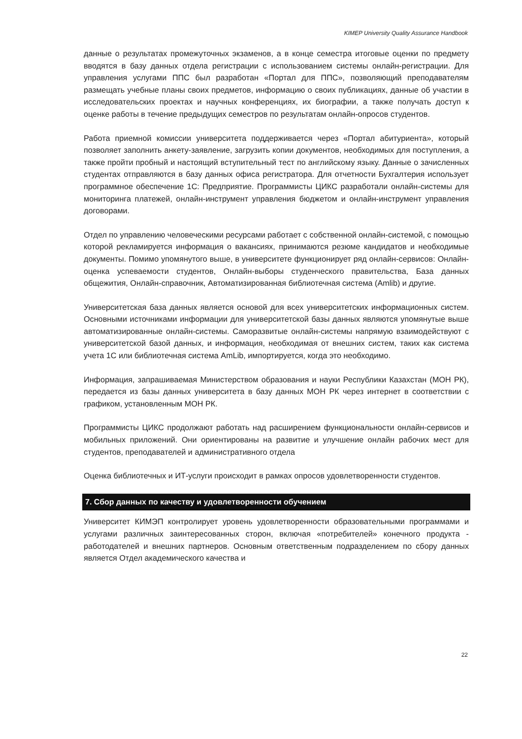KIMEP University Quality Assurance Handbook
данные о результатах промежуточных экзаменов, а в конце семестра итоговые оценки по предмету вводятся в базу данных отдела регистрации с использованием системы онлайн-регистрации. Для управления услугами ППС был разработан «Портал для ППС», позволяющий преподавателям размещать учебные планы своих предметов, информацию о своих публикациях, данные об участии в исследовательских проектах и научных конференциях, их биографии, а также получать доступ к оценке работы в течение предыдущих семестров по результатам онлайн-опросов студентов.
Работа приемной комиссии университета поддерживается через «Портал абитуриента», который позволяет заполнить анкету-заявление, загрузить копии документов, необходимых для поступления, а также пройти пробный и настоящий вступительный тест по английскому языку. Данные о зачисленных студентах отправляются в базу данных офиса регистратора. Для отчетности Бухгалтерия использует программное обеспечение 1С: Предприятие. Программисты ЦИКС разработали онлайн-системы для мониторинга платежей, онлайн-инструмент управления бюджетом и онлайн-инструмент управления договорами.
Отдел по управлению человеческими ресурсами работает с собственной онлайн-системой, с помощью которой рекламируется информация о вакансиях, принимаются резюме кандидатов и необходимые документы. Помимо упомянутого выше, в университете функционирует ряд онлайн-сервисов: Онлайн-оценка успеваемости студентов, Онлайн-выборы студенческого правительства, База данных общежития, Онлайн-справочник, Автоматизированная библиотечная система (Amlib) и другие.
Университетская база данных является основой для всех университетских информационных систем. Основными источниками информации для университетской базы данных являются упомянутые выше автоматизированные онлайн-системы. Саморазвитые онлайн-системы напрямую взаимодействуют с университетской базой данных, и информация, необходимая от внешних систем, таких как система учета 1С или библиотечная система AmLib, импортируется, когда это необходимо.
Информация, запрашиваемая Министерством образования и науки Республики Казахстан (МОН РК), передается из базы данных университета в базу данных МОН РК через интернет в соответствии с графиком, установленным МОН РК.
Программисты ЦИКС продолжают работать над расширением функциональности онлайн-сервисов и мобильных приложений. Они ориентированы на развитие и улучшение онлайн рабочих мест для студентов, преподавателей и административного отдела
Оценка библиотечных и ИТ-услуги происходит в рамках опросов удовлетворенности студентов.
7. Сбор данных по качеству и удовлетворенности обучением
Университет КИМЭП контролирует уровень удовлетворенности образовательными программами и услугами различных заинтересованных сторон, включая «потребителей» конечного продукта - работодателей и внешних партнеров. Основным ответственным подразделением по сбору данных является Отдел академического качества и
22